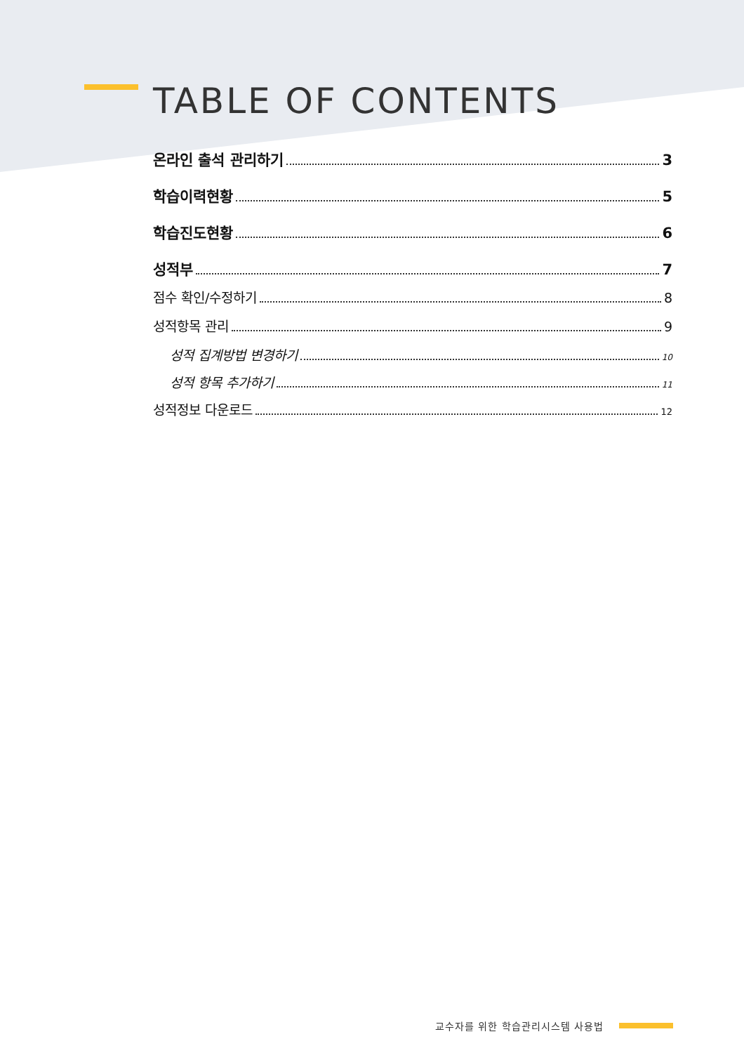TABLE OF CONTENTS
온라인 출석 관리하기 3
학습이력현황 5
학습진도현황 6
성적부 7
점수 확인/수정하기 8
성적항목 관리 9
성적 집계방법 변경하기 10
성적 항목 추가하기 11
성적정보 다운로드 12
교수자를 위한 학습관리시스템 사용법